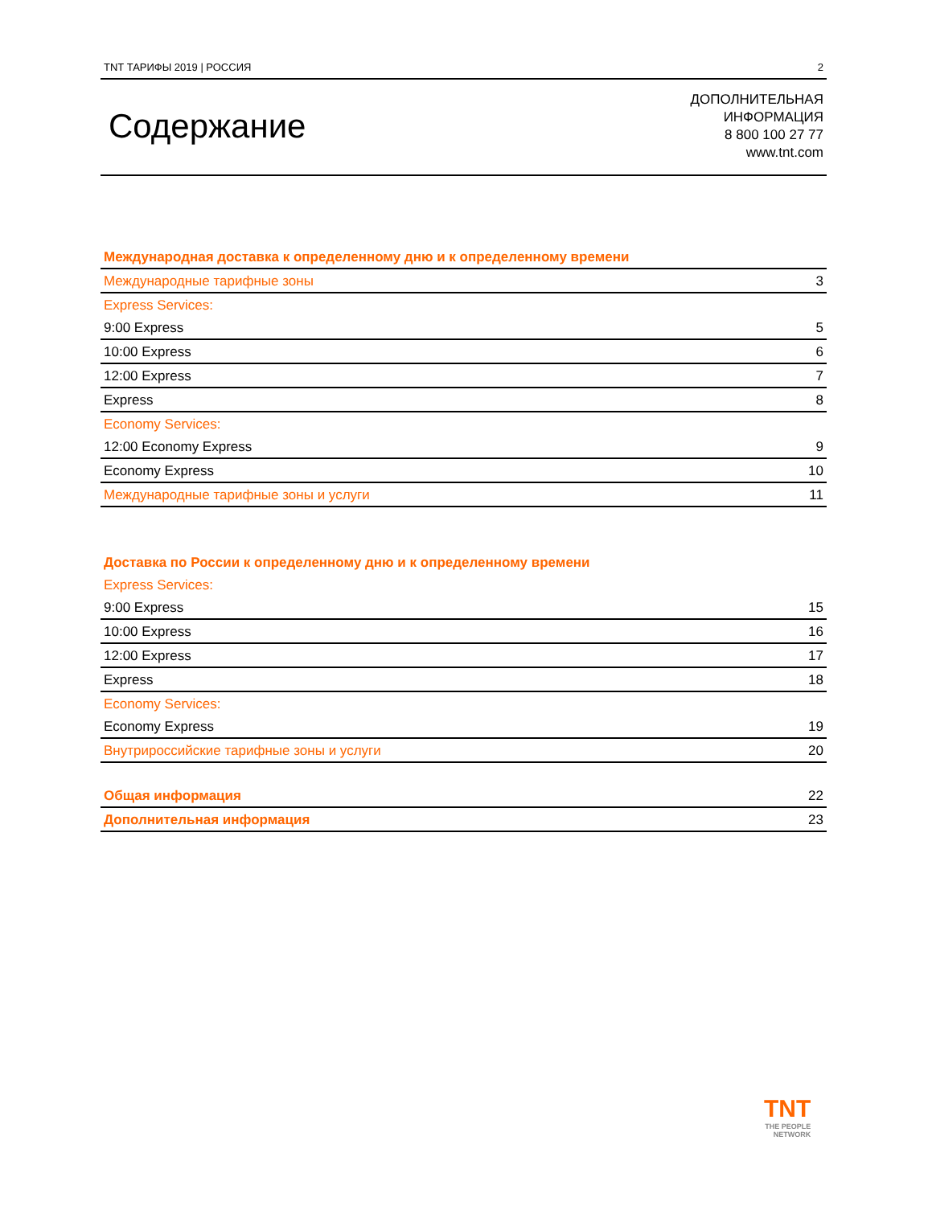TNT ТАРИФЫ 2019 | РОССИЯ 2
Содержание
ДОПОЛНИТЕЛЬНАЯ
ИНФОРМАЦИЯ
8 800 100 27 77
www.tnt.com
| Международная доставка к определенному дню и к определенному времени | |
| Международные тарифные зоны | 3 |
| Express Services: | |
| 9:00 Express | 5 |
| 10:00 Express | 6 |
| 12:00 Express | 7 |
| Express | 8 |
| Economy Services: | |
| 12:00 Economy Express | 9 |
| Economy Express | 10 |
| Международные тарифные зоны и услуги | 11 |
| Доставка по России к определенному дню и к определенному времени | |
| Express Services: | |
| 9:00 Express | 15 |
| 10:00 Express | 16 |
| 12:00 Express | 17 |
| Express | 18 |
| Economy Services: | |
| Economy Express | 19 |
| Внутрироссийские тарифные зоны и услуги | 20 |
| Общая информация | 22 |
| Дополнительная информация | 23 |
TNT
THE PEOPLE
NETWORK